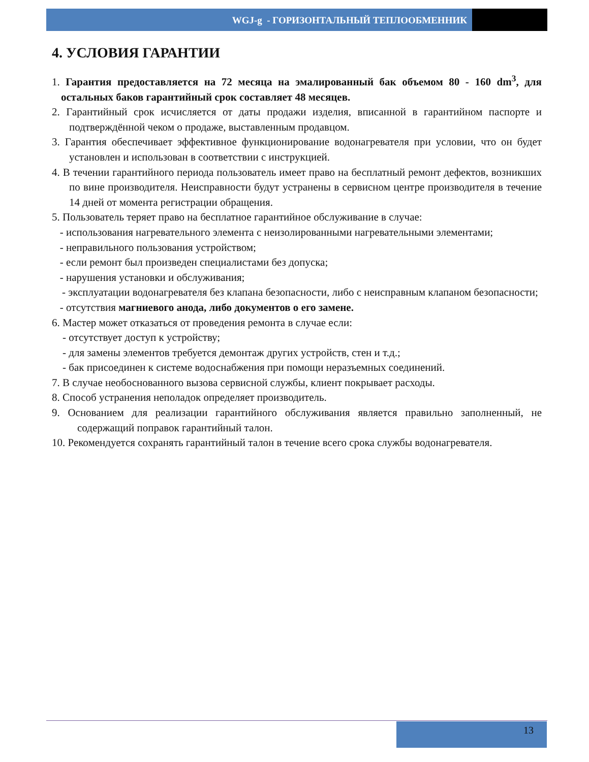WGJ-g - ГОРИЗОНТАЛЬНЫЙ ТЕПЛООБМЕННИК
4. УСЛОВИЯ ГАРАНТИИ
1. Гарантия предоставляется на 72 месяца на эмалированный бак объемом 80 - 160 dm<sup>3</sup>, для остальных баков гарантийный срок составляет 48 месяцев.
2. Гарантийный срок исчисляется от даты продажи изделия, вписанной в гарантийном паспорте и подтверждённой чеком о продаже, выставленным продавцом.
3. Гарантия обеспечивает эффективное функционирование водонагревателя при условии, что он будет установлен и использован в соответствии с инструкцией.
4. В течении гарантийного периода пользователь имеет право на бесплатный ремонт дефектов, возникших по вине производителя. Неисправности будут устранены в сервисном центре производителя в течение 14 дней от момента регистрации обращения.
5. Пользователь теряет право на бесплатное гарантийное обслуживание в случае:
- использования нагревательного элемента с неизолированными нагревательными элементами;
- неправильного пользования устройством;
- если ремонт был произведен специалистами без допуска;
- нарушения установки и обслуживания;
- эксплуатации водонагревателя без клапана безопасности, либо с неисправным клапаном безопасности;
- отсутствия магниевого анода, либо документов о его замене.
6. Мастер может отказаться от проведения ремонта в случае если:
- отсутствует доступ к устройству;
- для замены элементов требуется демонтаж других устройств, стен и т.д.;
- бак присоединен к системе водоснабжения при помощи неразъемных соединений.
7. В случае необоснованного вызова сервисной службы, клиент покрывает расходы.
8. Способ устранения неполадок определяет производитель.
9. Основанием для реализации гарантийного обслуживания является правильно заполненный, не содержащий поправок гарантийный талон.
10. Рекомендуется сохранять гарантийный талон в течение всего срока службы водонагревателя.
13